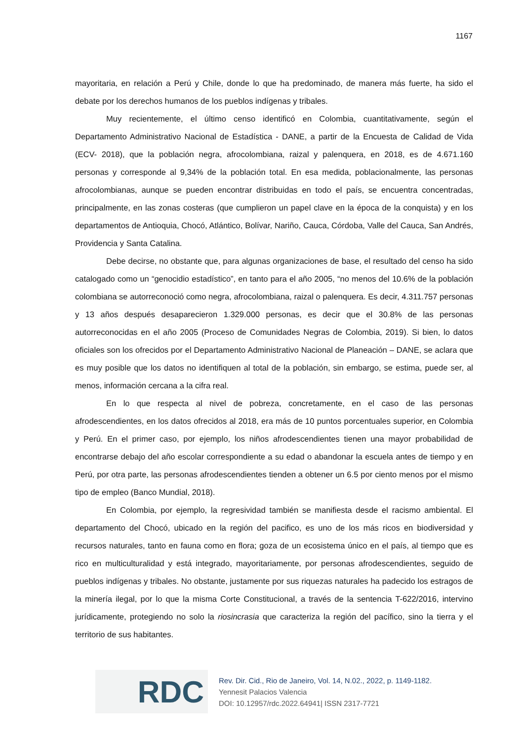1167
mayoritaria, en relación a Perú y Chile, donde lo que ha predominado, de manera más fuerte, ha sido el debate por los derechos humanos de los pueblos indígenas y tribales.
Muy recientemente, el último censo identificó en Colombia, cuantitativamente, según el Departamento Administrativo Nacional de Estadística - DANE, a partir de la Encuesta de Calidad de Vida (ECV- 2018), que la población negra, afrocolombiana, raizal y palenquera, en 2018, es de 4.671.160 personas y corresponde al 9,34% de la población total. En esa medida, poblacionalmente, las personas afrocolombianas, aunque se pueden encontrar distribuidas en todo el país, se encuentra concentradas, principalmente, en las zonas costeras (que cumplieron un papel clave en la época de la conquista) y en los departamentos de Antioquia, Chocó, Atlántico, Bolívar, Nariño, Cauca, Córdoba, Valle del Cauca, San Andrés, Providencia y Santa Catalina.
Debe decirse, no obstante que, para algunas organizaciones de base, el resultado del censo ha sido catalogado como un “genocidio estadístico”, en tanto para el año 2005, “no menos del 10.6% de la población colombiana se autorreconoció como negra, afrocolombiana, raizal o palenquera. Es decir, 4.311.757 personas y 13 años después desaparecieron 1.329.000 personas, es decir que el 30.8% de las personas autorreconocidas en el año 2005 (Proceso de Comunidades Negras de Colombia, 2019). Si bien, lo datos oficiales son los ofrecidos por el Departamento Administrativo Nacional de Planeación – DANE, se aclara que es muy posible que los datos no identifiquen al total de la población, sin embargo, se estima, puede ser, al menos, información cercana a la cifra real.
En lo que respecta al nivel de pobreza, concretamente, en el caso de las personas afrodescendientes, en los datos ofrecidos al 2018, era más de 10 puntos porcentuales superior, en Colombia y Perú. En el primer caso, por ejemplo, los niños afrodescendientes tienen una mayor probabilidad de encontrarse debajo del año escolar correspondiente a su edad o abandonar la escuela antes de tiempo y en Perú, por otra parte, las personas afrodescendientes tienden a obtener un 6.5 por ciento menos por el mismo tipo de empleo (Banco Mundial, 2018).
En Colombia, por ejemplo, la regresividad también se manifiesta desde el racismo ambiental. El departamento del Chocó, ubicado en la región del pacifico, es uno de los más ricos en biodiversidad y recursos naturales, tanto en fauna como en flora; goza de un ecosistema único en el país, al tiempo que es rico en multiculturalidad y está integrado, mayoritariamente, por personas afrodescendientes, seguido de pueblos indígenas y tribales. No obstante, justamente por sus riquezas naturales ha padecido los estragos de la minería ilegal, por lo que la misma Corte Constitucional, a través de la sentencia T-622/2016, intervino jurídicamente, protegiendo no solo la riosincrasia que caracteriza la región del pacífico, sino la tierra y el territorio de sus habitantes.
RDC
Rev. Dir. Cid., Rio de Janeiro, Vol. 14, N.02., 2022, p. 1149-1182.
Yennesit Palacios Valencia
DOI: 10.12957/rdc.2022.64941| ISSN 2317-7721